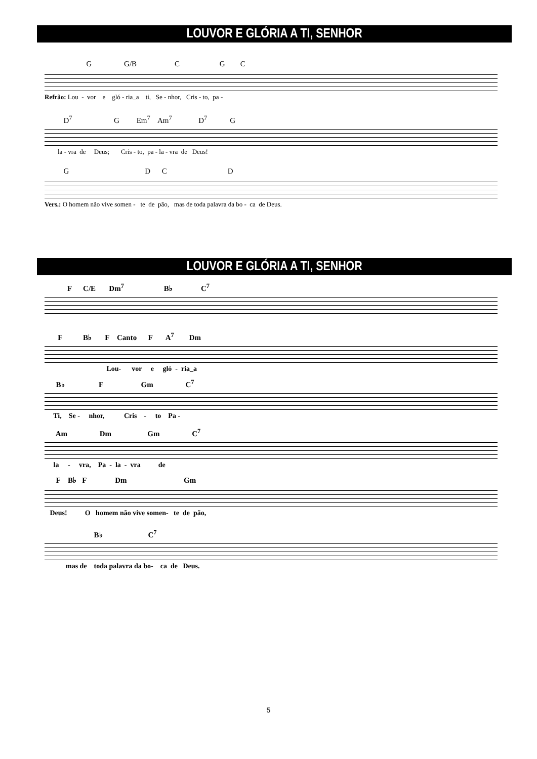LOUVOR E GLÓRIA A TI, SENHOR
G G/B C G C
Refrão: Lou - vor e gló - ria_a ti, Se - nhor, Cris - to, pa -
D<sup>7</sup> G Em<sup>7</sup> Am<sup>7</sup> D<sup>7</sup> G
la - vra de Deus; Cris - to, pa - la - vra de Deus!
G D C D
Vers.: O homem não vive somen - te de pão, mas de toda palavra da bo - ca de Deus.
LOUVOR E GLÓRIA A TI, SENHOR
F C/E Dm<sup>7</sup> B♭ C<sup>7</sup>
F B♭ F Canto F A<sup>7</sup> Dm
Lou- vor e gló - ria_a
B♭ F Gm C<sup>7</sup>
Ti, Se - nhor, Cris - to Pa -
Am Dm Gm C<sup>7</sup>
la - vra, Pa - la - vra de
F B♭ F Dm Gm
Deus! O homem não vive somen- te de pão,
B♭ C<sup>7</sup>
mas de toda palavra da bo- ca de Deus.
5